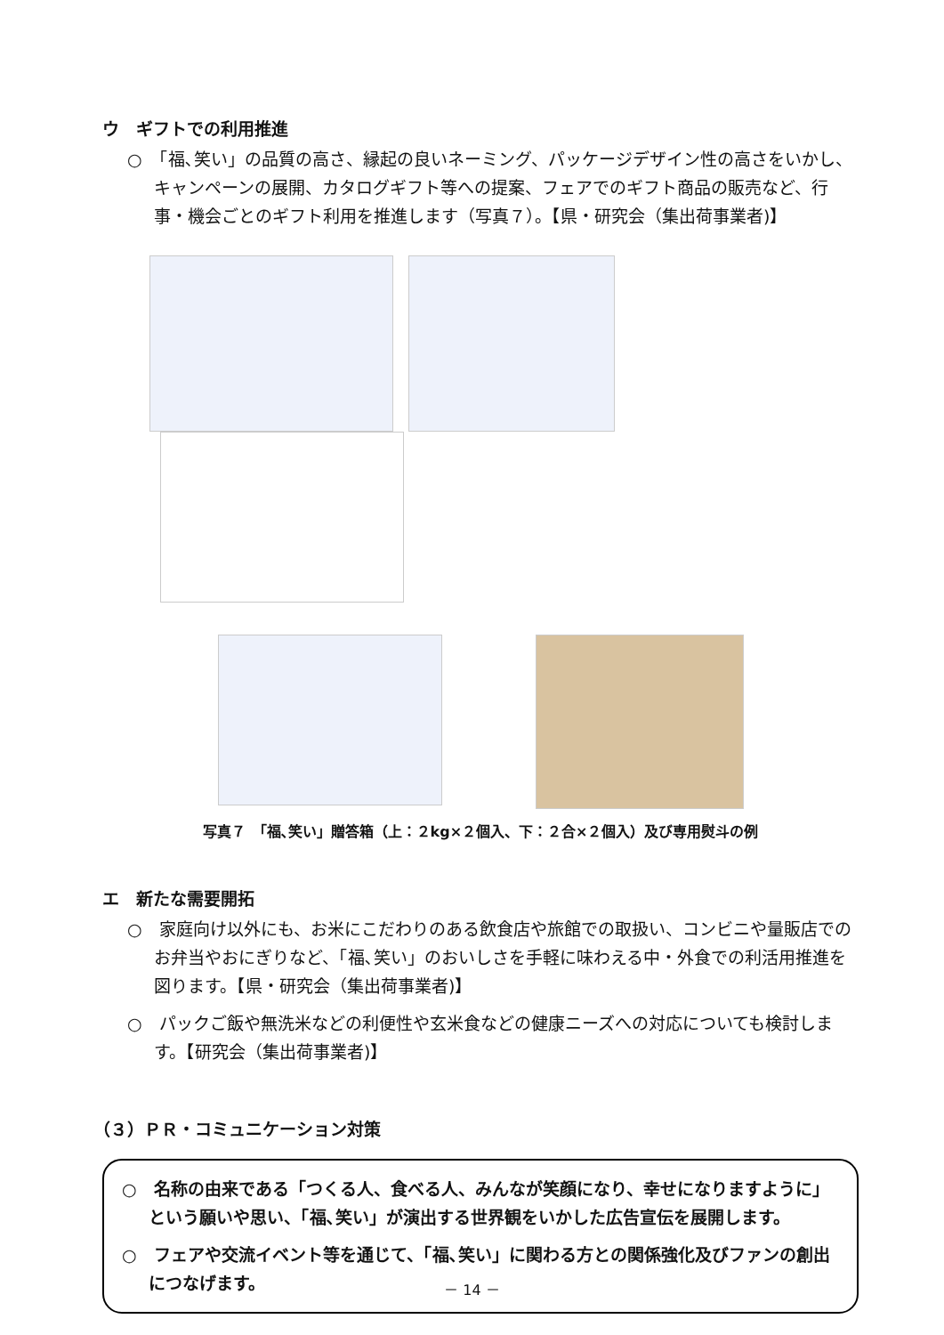ウ　ギフトでの利用推進
○　「福､笑い」の品質の高さ、縁起の良いネーミング、パッケージデザイン性の高さをいかし、キャンペーンの展開、カタログギフト等への提案、フェアでのギフト商品の販売など、行事・機会ごとのギフト利用を推進します（写真７）。【県・研究会（集出荷事業者)】
写真７　「福､笑い」贈答箱（上：２kg×２個入、下：２合×２個入）及び専用熨斗の例
エ　新たな需要開拓
○　家庭向け以外にも、お米にこだわりのある飲食店や旅館での取扱い、コンビニや量販店でのお弁当やおにぎりなど、「福､笑い」のおいしさを手軽に味わえる中・外食での利活用推進を図ります。【県・研究会（集出荷事業者)】
○　パックご飯や無洗米などの利便性や玄米食などの健康ニーズへの対応についても検討します。【研究会（集出荷事業者)】
（３）ＰＲ・コミュニケーション対策
○　名称の由来である「つくる人、食べる人、みんなが笑顔になり、幸せになりますように」という願いや思い、「福､笑い」が演出する世界観をいかした広告宣伝を展開します。
○　フェアや交流イベント等を通じて、「福､笑い」に関わる方との関係強化及びファンの創出につなげます。
－ 14 －